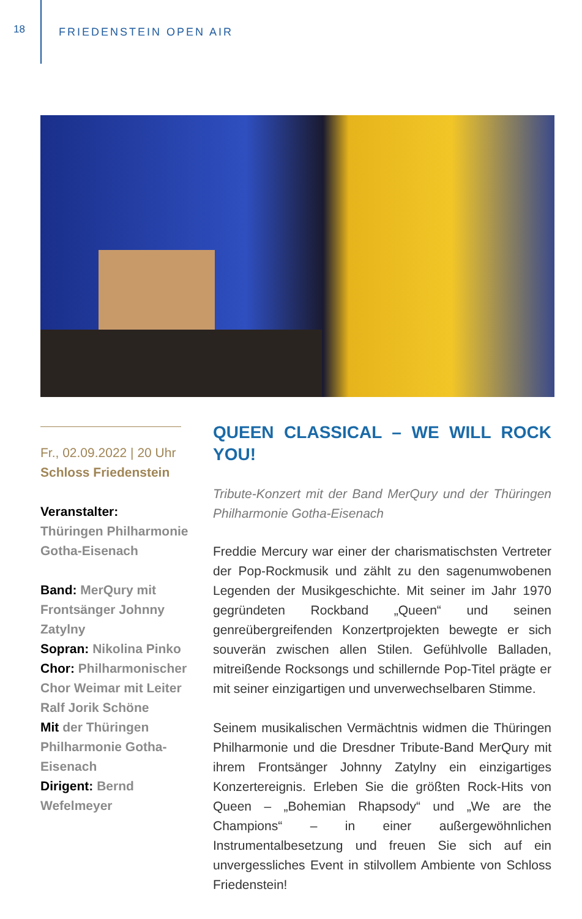18
FRIEDENSTEIN OPEN AIR
Fr., 02.09.2022 | 20 Uhr
Schloss Friedenstein
Veranstalter:
Thüringen Philharmonie Gotha-Eisenach
Band: MerQury mit Frontsänger Johnny Zatylny
Sopran: Nikolina Pinko
Chor: Philharmonischer Chor Weimar mit Leiter Ralf Jorik Schöne
Mit der Thüringen Philharmonie Gotha-Eisenach
Dirigent: Bernd Wefelmeyer
QUEEN CLASSICAL – WE WILL ROCK YOU!
Tribute-Konzert mit der Band MerQury und der Thüringen Philharmonie Gotha-Eisenach
Freddie Mercury war einer der charismatischsten Vertreter der Pop-Rockmusik und zählt zu den sagenumwobenen Legenden der Musikgeschichte. Mit seiner im Jahr 1970 gegründeten Rockband „Queen“ und seinen genreübergreifenden Konzertprojekten bewegte er sich souverän zwischen allen Stilen. Gefühlvolle Balladen, mitreißende Rocksongs und schillernde Pop-Titel prägte er mit seiner einzigartigen und unverwechselbaren Stimme.
Seinem musikalischen Vermächtnis widmen die Thüringen Philharmonie und die Dresdner Tribute-Band MerQury mit ihrem Frontsänger Johnny Zatylny ein einzigartiges Konzertereignis. Erleben Sie die größten Rock-Hits von Queen – „Bohemian Rhapsody“ und „We are the Champions“ – in einer außergewöhnlichen Instrumentalbesetzung und freuen Sie sich auf ein unvergessliches Event in stilvollem Ambiente von Schloss Friedenstein!